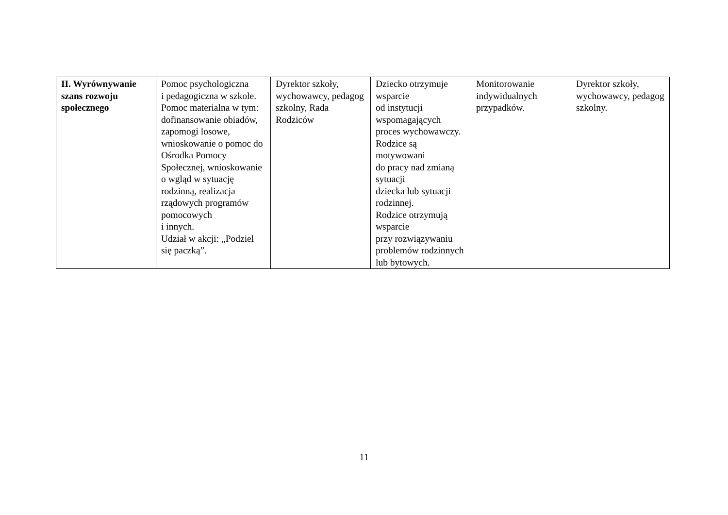| II. Wyrównywanie szans rozwoju społecznego | Pomoc psychologiczna i pedagogiczna w szkole. Pomoc materialna w tym: dofinansowanie obiadów, zapomogi losowe, wnioskowanie o pomoc do Ośrodka Pomocy Społecznej, wnioskowanie o wgląd w sytuację rodzinną, realizacja rządowych programów pomocowych i innych. Udział w akcji: „Podziel się paczką”. | Dyrektor szkoły, wychowawcy, pedagog szkolny, Rada Rodziców | Dziecko otrzymuje wsparcie od instytucji wspomagających proces wychowawczy. Rodzice są motywowani do pracy nad zmianą sytuacji dziecka lub sytuacji rodzinnej. Rodzice otrzymują wsparcie przy rozwiązywaniu problemów rodzinnych lub bytowych. | Monitorowanie indywidualnych przypadków. | Dyrektor szkoły, wychowawcy, pedagog szkolny. |
11